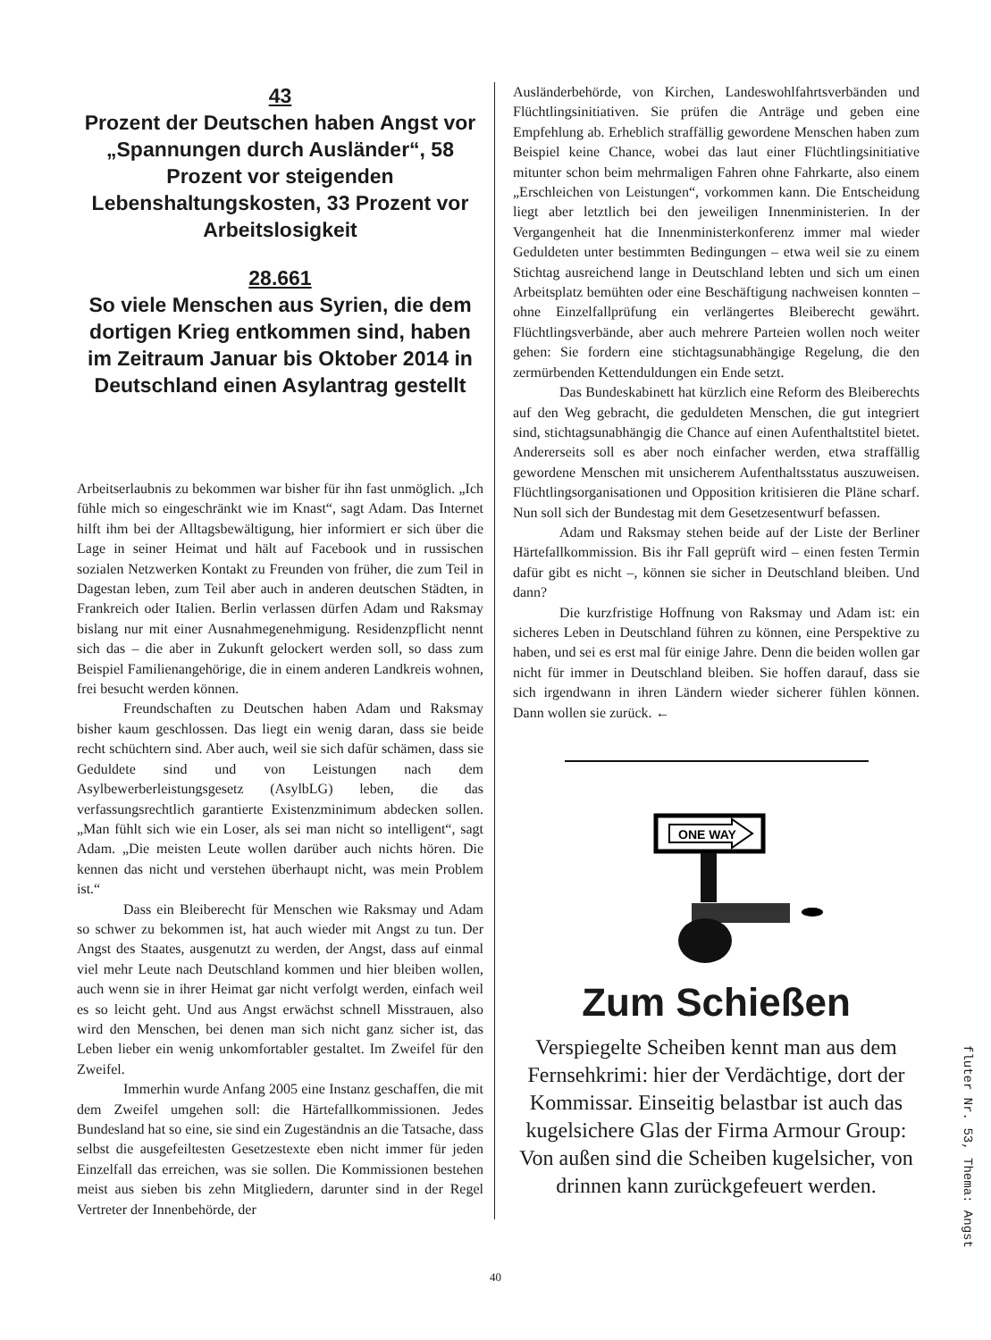43
Prozent der Deutschen haben Angst vor „Spannungen durch Ausländer“, 58 Prozent vor steigenden Lebenshaltungskosten, 33 Prozent vor Arbeitslosigkeit
28.661
So viele Menschen aus Syrien, die dem dortigen Krieg entkommen sind, haben im Zeitraum Januar bis Oktober 2014 in Deutschland einen Asylantrag gestellt
Arbeitserlaubnis zu bekommen war bisher für ihn fast unmöglich. „Ich fühle mich so eingeschränkt wie im Knast“, sagt Adam. Das Internet hilft ihm bei der Alltagsbewältigung, hier informiert er sich über die Lage in seiner Heimat und hält auf Facebook und in russischen sozialen Netzwerken Kontakt zu Freunden von früher, die zum Teil in Dagestan leben, zum Teil aber auch in anderen deutschen Städten, in Frankreich oder Italien. Berlin verlassen dürfen Adam und Raksmay bislang nur mit einer Ausnahmegenehmigung. Residenzpflicht nennt sich das – die aber in Zukunft gelockert werden soll, so dass zum Beispiel Familienangehörige, die in einem anderen Landkreis wohnen, frei besucht werden können.
Freundschaften zu Deutschen haben Adam und Raksmay bisher kaum geschlossen. Das liegt ein wenig daran, dass sie beide recht schüchtern sind. Aber auch, weil sie sich dafür schämen, dass sie Geduldete sind und von Leistungen nach dem Asylbewerberleistungsgesetz (AsylbLG) leben, die das verfassungsrechtlich garantierte Existenzminimum abdecken sollen. „Man fühlt sich wie ein Loser, als sei man nicht so intelligent“, sagt Adam. „Die meisten Leute wollen darüber auch nichts hören. Die kennen das nicht und verstehen überhaupt nicht, was mein Problem ist.“
Dass ein Bleiberecht für Menschen wie Raksmay und Adam so schwer zu bekommen ist, hat auch wieder mit Angst zu tun. Der Angst des Staates, ausgenutzt zu werden, der Angst, dass auf einmal viel mehr Leute nach Deutschland kommen und hier bleiben wollen, auch wenn sie in ihrer Heimat gar nicht verfolgt werden, einfach weil es so leicht geht. Und aus Angst erwächst schnell Misstrauen, also wird den Menschen, bei denen man sich nicht ganz sicher ist, das Leben lieber ein wenig unkomfortabler gestaltet. Im Zweifel für den Zweifel.
Immerhin wurde Anfang 2005 eine Instanz geschaffen, die mit dem Zweifel umgehen soll: die Härtefallkommissionen. Jedes Bundesland hat so eine, sie sind ein Zugeständnis an die Tatsache, dass selbst die ausgefeiltesten Gesetzestexte eben nicht immer für jeden Einzelfall das erreichen, was sie sollen. Die Kommissionen bestehen meist aus sieben bis zehn Mitgliedern, darunter sind in der Regel Vertreter der Innenbehörde, der
Ausländerbehörde, von Kirchen, Landeswohlfahrtsverbänden und Flüchtlingsinitiativen. Sie prüfen die Anträge und geben eine Empfehlung ab. Erheblich straffällig gewordene Menschen haben zum Beispiel keine Chance, wobei das laut einer Flüchtlingsinitiative mitunter schon beim mehrmaligen Fahren ohne Fahrkarte, also einem „Erschleichen von Leistungen“, vorkommen kann. Die Entscheidung liegt aber letztlich bei den jeweiligen Innenministerien. In der Vergangenheit hat die Innenministerkonferenz immer mal wieder Geduldeten unter bestimmten Bedingungen – etwa weil sie zu einem Stichtag ausreichend lange in Deutschland lebten und sich um einen Arbeitsplatz bemühten oder eine Beschäftigung nachweisen konnten – ohne Einzelfallprüfung ein verlängertes Bleiberecht gewährt. Flüchtlingsverbände, aber auch mehrere Parteien wollen noch weiter gehen: Sie fordern eine stichtagsunabhängige Regelung, die den zermürbenden Kettenduldungen ein Ende setzt.
Das Bundeskabinett hat kürzlich eine Reform des Bleiberechts auf den Weg gebracht, die geduldeten Menschen, die gut integriert sind, stichtagsunabhängig die Chance auf einen Aufenthaltstitel bietet. Andererseits soll es aber noch einfacher werden, etwa straffällig gewordene Menschen mit unsicherem Aufenthaltsstatus auszuweisen. Flüchtlingsorganisationen und Opposition kritisieren die Pläne scharf. Nun soll sich der Bundestag mit dem Gesetzesentwurf befassen.
Adam und Raksmay stehen beide auf der Liste der Berliner Härtefallkommission. Bis ihr Fall geprüft wird – einen festen Termin dafür gibt es nicht –, können sie sicher in Deutschland bleiben. Und dann?
Die kurzfristige Hoffnung von Raksmay und Adam ist: ein sicheres Leben in Deutschland führen zu können, eine Perspektive zu haben, und sei es erst mal für einige Jahre. Denn die beiden wollen gar nicht für immer in Deutschland bleiben. Sie hoffen darauf, dass sie sich irgendwann in ihren Ländern wieder sicherer fühlen können. Dann wollen sie zurück. ←
ONE WAY
Zum Schießen
Verspiegelte Scheiben kennt man aus dem Fernsehkrimi: hier der Verdächtige, dort der Kommissar. Einseitig belastbar ist auch das kugelsichere Glas der Firma Armour Group: Von außen sind die Scheiben kugelsicher, von drinnen kann zurückgefeuert werden.
fluter Nr. 53, Thema: Angst
40